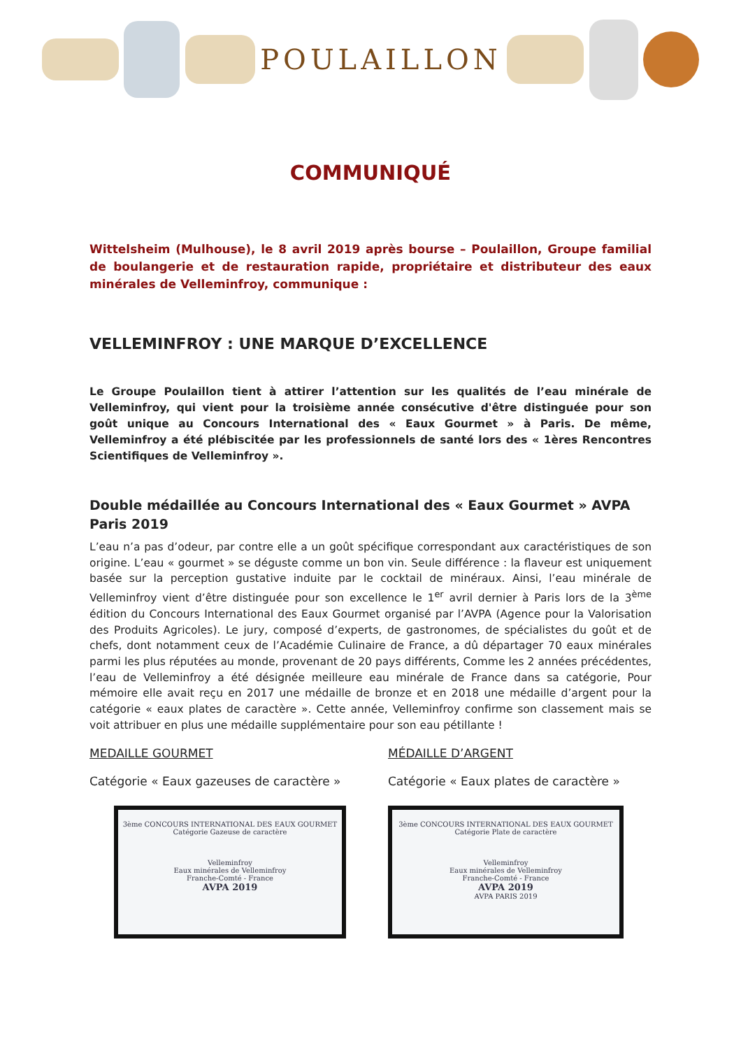POULAILLON
COMMUNIQUÉ
Wittelsheim (Mulhouse), le 8 avril 2019 après bourse – Poulaillon, Groupe familial de boulangerie et de restauration rapide, propriétaire et distributeur des eaux minérales de Velleminfroy, communique :
VELLEMINFROY : UNE MARQUE D’EXCELLENCE
Le Groupe Poulaillon tient à attirer l’attention sur les qualités de l’eau minérale de Velleminfroy, qui vient pour la troisième année consécutive d'être distinguée pour son goût unique au Concours International des « Eaux Gourmet » à Paris. De même, Velleminfroy a été plébiscitée par les professionnels de santé lors des « 1ères Rencontres Scientifiques de Velleminfroy ».
Double médaillée au Concours International des « Eaux Gourmet » AVPA Paris 2019
L’eau n’a pas d’odeur, par contre elle a un goût spécifique correspondant aux caractéristiques de son origine. L’eau « gourmet » se déguste comme un bon vin. Seule différence : la flaveur est uniquement basée sur la perception gustative induite par le cocktail de minéraux. Ainsi, l’eau minérale de Velleminfroy vient d’être distinguée pour son excellence le 1<sup>er</sup> avril dernier à Paris lors de la 3<sup>ème</sup> édition du Concours International des Eaux Gourmet organisé par l’AVPA (Agence pour la Valorisation des Produits Agricoles). Le jury, composé d’experts, de gastronomes, de spécialistes du goût et de chefs, dont notamment ceux de l’Académie Culinaire de France, a dû départager 70 eaux minérales parmi les plus réputées au monde, provenant de 20 pays différents, Comme les 2 années précédentes, l’eau de Velleminfroy a été désignée meilleure eau minérale de France dans sa catégorie, Pour mémoire elle avait reçu en 2017 une médaille de bronze et en 2018 une médaille d’argent pour la catégorie « eaux plates de caractère ». Cette année, Velleminfroy confirme son classement mais se voit attribuer en plus une médaille supplémentaire pour son eau pétillante !
MEDAILLE GOURMET
Catégorie « Eaux gazeuses de caractère »
3ème CONCOURS INTERNATIONAL DES EAUX GOURMET
Catégorie Gazeuse de caractère
Velleminfroy
Eaux minérales de Velleminfroy
Franche-Comté - France
AVPA 2019
MÉDAILLE D’ARGENT
Catégorie « Eaux plates de caractère »
3ème CONCOURS INTERNATIONAL DES EAUX GOURMET
Catégorie Plate de caractère
Velleminfroy
Eaux minérales de Velleminfroy
Franche-Comté - France
AVPA 2019
AVPA PARIS 2019